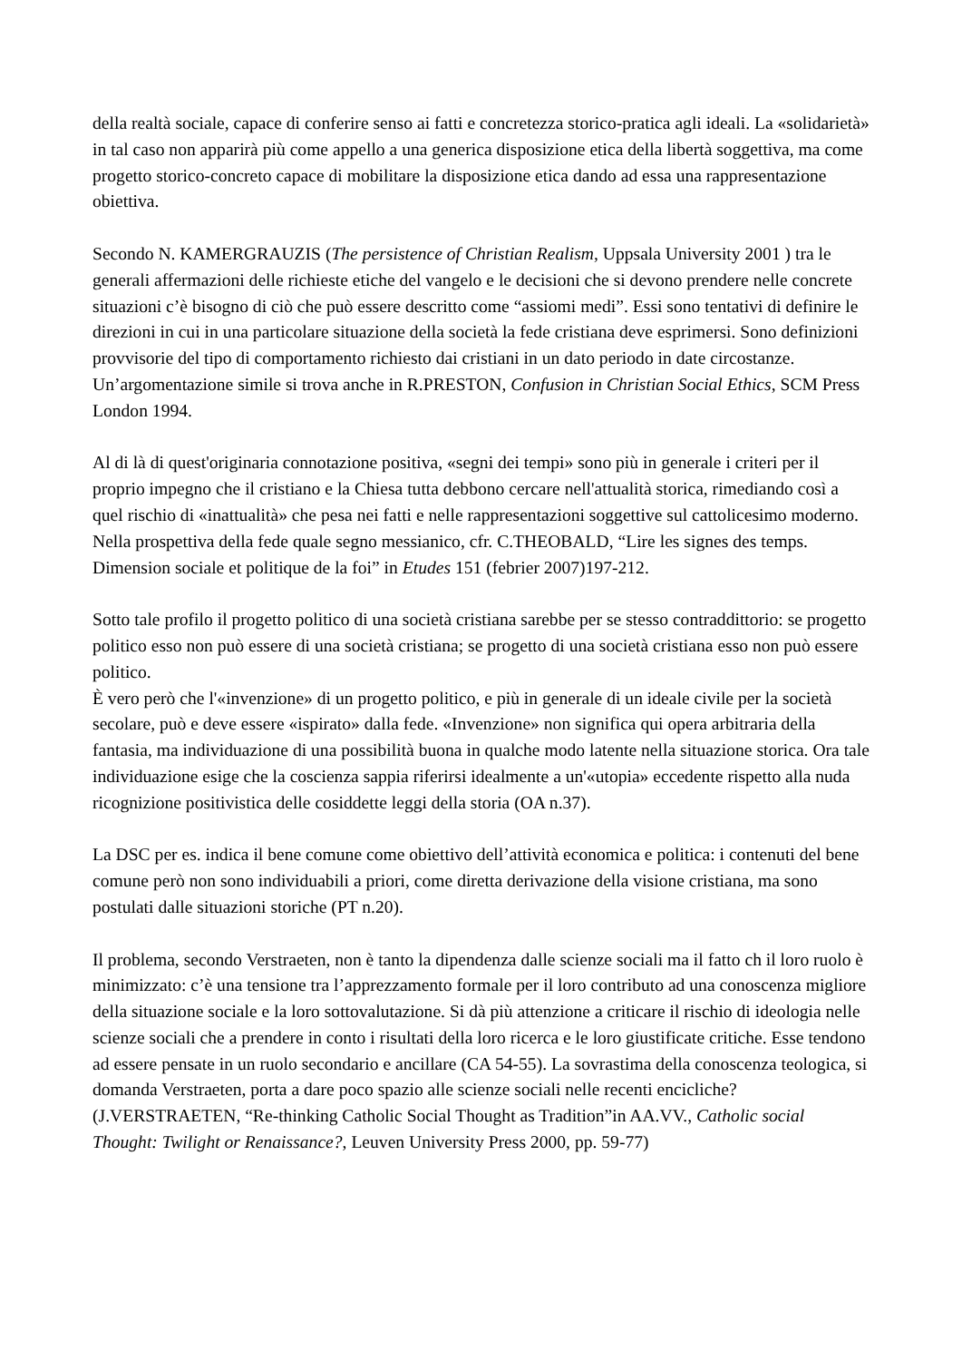della realtà sociale, capace di conferire senso ai fatti e concretezza storico-pratica agli ideali. La «solidarietà» in tal caso non apparirà più come appello a una generica disposizione etica della libertà soggettiva, ma come progetto storico-concreto capace di mobilitare la disposizione etica dando ad essa una rappresentazione obiettiva.
Secondo N. KAMERGRAUZIS (The persistence of Christian Realism, Uppsala University 2001 ) tra le generali affermazioni delle richieste etiche del vangelo e le decisioni che si devono prendere nelle concrete situazioni c’è bisogno di ciò che può essere descritto come “assiomi medi”. Essi sono tentativi di definire le direzioni in cui in una particolare situazione della società la fede cristiana deve esprimersi. Sono definizioni provvisorie del tipo di comportamento richiesto dai cristiani in un dato periodo in date circostanze. Un’argomentazione simile si trova anche in R.PRESTON, Confusion in Christian Social Ethics, SCM Press London 1994.
Al di là di quest'originaria connotazione positiva, «segni dei tempi» sono più in generale i criteri per il proprio impegno che il cristiano e la Chiesa tutta debbono cercare nell'attualità storica, rimediando così a quel rischio di «inattualità» che pesa nei fatti e nelle rappresentazioni soggettive sul cattolicesimo moderno. Nella prospettiva della fede quale segno messianico, cfr. C.THEOBALD, “Lire les signes des temps. Dimension sociale et politique de la foi” in Etudes 151 (febrier 2007)197-212.
Sotto tale profilo il progetto politico di una società cristiana sarebbe per se stesso contraddittorio: se progetto politico esso non può essere di una società cristiana; se progetto di una società cristiana esso non può essere politico.
È vero però che l'«invenzione» di un progetto politico, e più in generale di un ideale civile per la società secolare, può e deve essere «ispirato» dalla fede. «Invenzione» non significa qui opera arbitraria della fantasia, ma individuazione di una possibilità buona in qualche modo latente nella situazione storica. Ora tale individuazione esige che la coscienza sappia riferirsi idealmente a un'«utopia» eccedente rispetto alla nuda ricognizione positivistica delle cosiddette leggi della storia (OA n.37).
La DSC per es. indica il bene comune come obiettivo dell’attività economica e politica: i contenuti del bene comune però non sono individuabili a priori, come diretta derivazione della visione cristiana, ma sono postulati dalle situazioni storiche (PT n.20).
Il problema, secondo Verstraeten, non è tanto la dipendenza dalle scienze sociali ma il fatto ch il loro ruolo è minimizzato: c’è una tensione tra l’apprezzamento formale per il loro contributo ad una conoscenza migliore della situazione sociale e la loro sottovalutazione. Si dà più attenzione a criticare il rischio di ideologia nelle scienze sociali che a prendere in conto i risultati della loro ricerca e le loro giustificate critiche. Esse tendono ad essere pensate in un ruolo secondario e ancillare (CA 54-55). La sovrastima della conoscenza teologica, si domanda Verstraeten, porta a dare poco spazio alle scienze sociali nelle recenti encicliche? (J.VERSTRAETEN, “Re-thinking Catholic Social Thought as Tradition”in AA.VV., Catholic social Thought: Twilight or Renaissance?, Leuven University Press 2000, pp. 59-77)